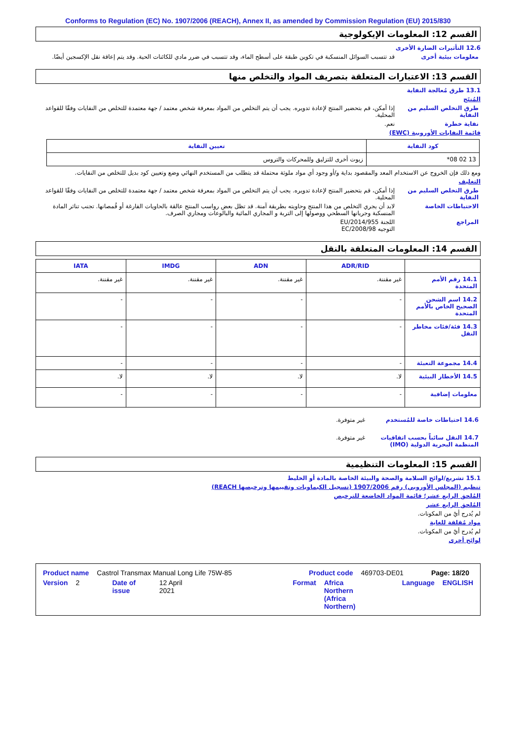Conforms to Regulation (EC) No. 1907/2006 (REACH), Annex II, as amended by Commission Regulation (EU) 2015/830
القسم 12: المعلومات الإيكولوجية
12.6 التأثيرات الضارة الأخرى
معلومات بيئية أخرى قد تتسبب السوائل المنسكبة في تكوين طبقة على أسطح الماء، وقد تتسبب في ضرر مادي للكائنات الحية. وقد يتم إعاقة نقل الإكسجين أيضًا.
القسم 13: الاعتبارات المتعلقة بتصريف المواد والتخلص منها
13.1 طرق مُعالجة النفاية
المُنتَج
طرق التخلص السليم من النفاية
إذا أمكن، قم بتحضير المنتج لإعادة تدويره. يجب أن يتم التخلص من المواد بمعرفة شخص معتمد / جهة معتمدة للتخلص من النفايات وفقًا للقواعد المحلية.
نفاية خطرة نعم.
قائمة النفايات الأوروبية (EWC)
| كود النفاية | تعيين النفاية |
| --- | --- |
| 13 02 08* | زيوت أخرى للتزليق وللمحركات والتروس |
ومع ذلك فإن الخروج عن الاستخدام المعد والمقصود بداية و/أو وجود أي مواد ملوثة محتملة قد يتطلب من المستخدم النهائي وضع وتعيين كود بديل للتخلص من النفايات.
التغليف
طرق التخلص السليم من النفاية
إذا أمكن، قم بتحضير المنتج لإعادة تدويره. يجب أن يتم التخلص من المواد بمعرفة شخص معتمد / جهة معتمدة للتخلص من النفايات وفقًا للقواعد المحلية.
الاحتياطات الخاصة لابد أن يجري التخلص من هذا المنتج وحاويته بطريقة آمنة. قد تظل بعض رواسب المنتج عالقة بالحاويات الفارغة أو قُمصانها. تجنب تناثر المادة المنسكبة وجريانها السطحي ووصولها إلى التربة و المجاري المائية والبالوعات ومجاري الصرف.
المراجع اللجنة EU/2014/955
التوجيه EC/2008/98
القسم 14: المعلومات المتعلقة بالنقل
| | ADR/RID | ADN | IMDG | IATA |
| --- | --- | --- | --- | --- |
| 14.1 رقم الأمم المتحدة | غير مقننة. | غير مقننة. | غير مقننة. | غير مقننة. |
| 14.2 اسم الشحن الصحيح الخاص بالأمم المتحدة | - | - | - | - |
| 14.3 فئة/فئات مخاطر النقل | - | - | - | - |
| 14.4 مجموعة التعبئة | - | - | - | - |
| 14.5 الأخطار البيئية | لا. | لا. | لا. | لا. |
| معلومات إضافية | - | - | - | - |
14.6 احتياطات خاصة للمُستخدم غير متوفرة.
14.7 النقل سائباً بحسب اتفاقيات المنظمة البحرية الدولية (IMO)
غير متوفرة.
القسم 15: المعلومات التنظيمية
15.1 تشريع/لوائح السلامة والصحة والبيئة الخاصة بالمادة أو الخليط
تنظيم (المجلس الأوروبي) رقم 1907/2006 (تسجيل الكيماويات وتقييمها وترخيصها REACH)
المُلحق الرابع عشر؛ قائمة المواد الخاضعة للترخيص
المُلحق الرابع عشر
لم يُدرج أيٌ من المكونات.
مواد مُقلقة للغاية
لم يُدرج أيٌ من المكونات.
لوائح أخرى
Product name Castrol Transmax Manual Long Life 75W-85 Product code 469703-DE01 Page: 18/20
Version 2 Date of issue 12 April 2021 Format Africa
Northern
(Africa Northern) Language ENGLISH